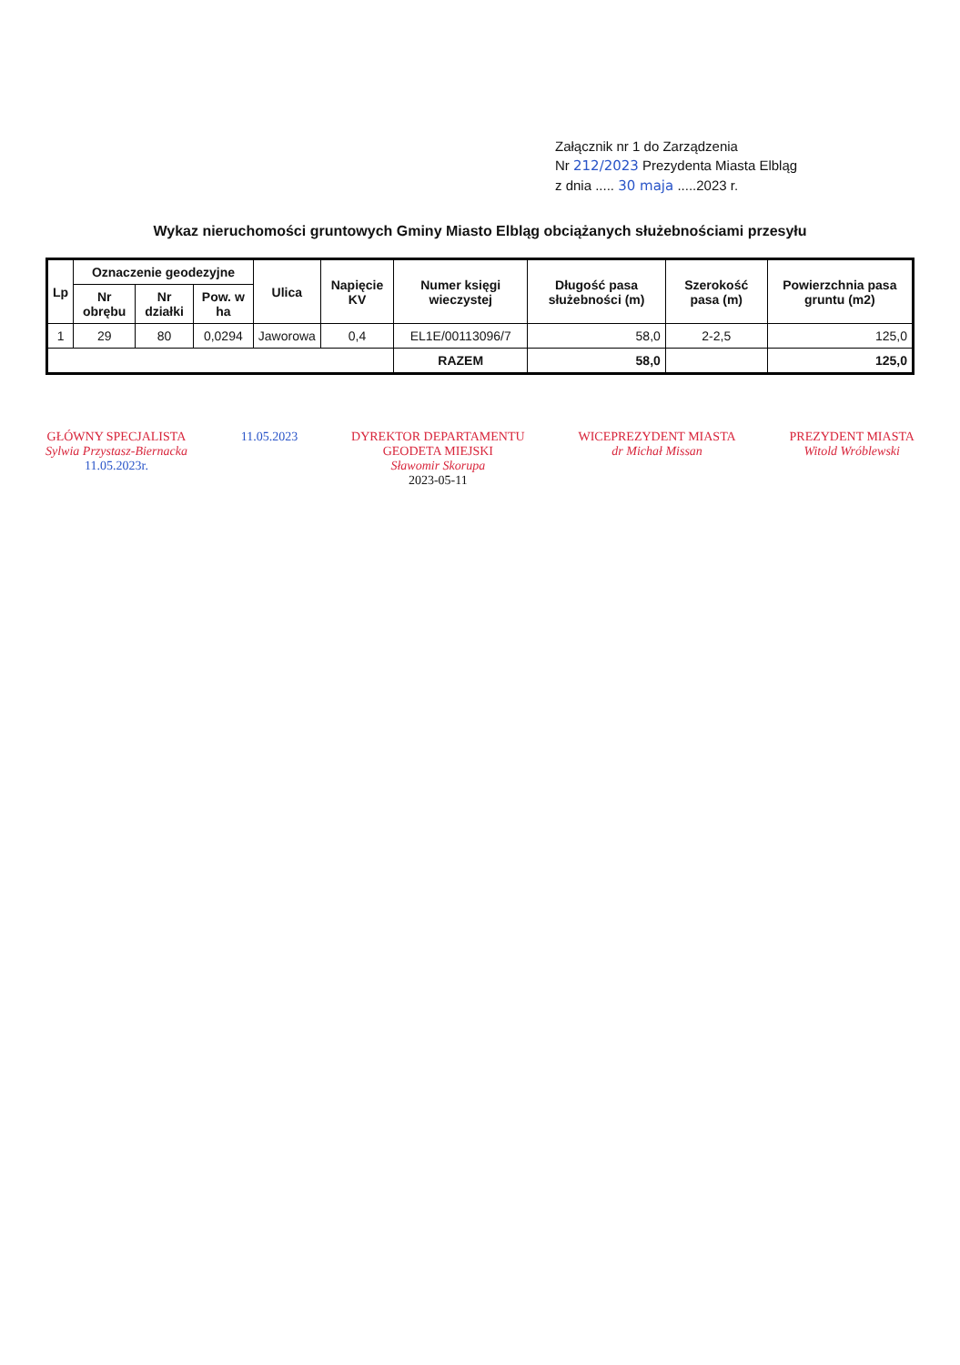Załącznik nr 1 do Zarządzenia
Nr 212/2023 Prezydenta Miasta Elbląg
z dnia ..... 30 maja .....2023 r.
Wykaz nieruchomości gruntowych Gminy Miasto Elbląg obciążanych służebnościami przesyłu
| Lp | Oznaczenie geodezyjne | | | Ulica | Napięcie KV | Numer księgi wieczystej | Długość pasa służebności (m) | Szerokość pasa (m) | Powierzchnia pasa gruntu (m2) |
| --- | --- | --- | --- | --- | --- | --- | --- | --- | --- |
| | Nr obrębu | Nr działki | Pow. w ha | | | | | | |
| 1 | 29 | 80 | 0,0294 | Jaworowa | 0,4 | EL1E/00113096/7 | 58,0 | 2-2,5 | 125,0 |
| | | | | | | RAZEM | 58,0 | | 125,0 |
GŁÓWNY SPECJALISTA
Sylwia Przystasz-Biernacka
11.05.2023r.
11.05.2023 DYREKTOR DEPARTAMENTU
GEODETA MIEJSKI
Sławomir Skorupa
2023-05-11
WICEPREZYDENT MIASTA
dr Michał Missan
PREZYDENT MIASTA
Witold Wróblewski